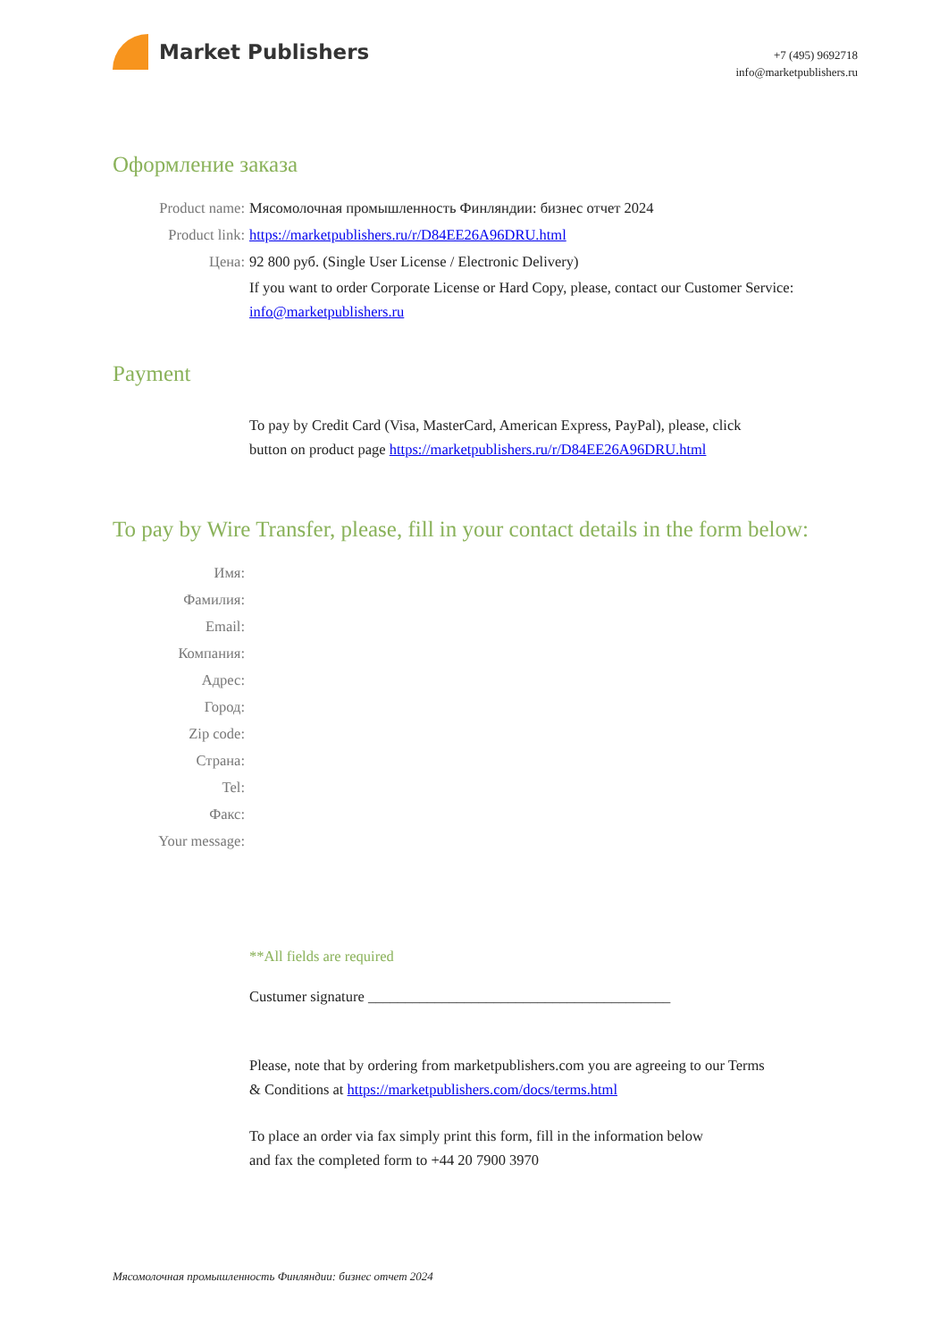Market Publishers
+7 (495) 9692718
info@marketpublishers.ru
Оформление заказа
Product name: Мясомолочная промышленность Финляндии: бизнес отчет 2024
Product link: https://marketpublishers.ru/r/D84EE26A96DRU.html
Цена: 92 800 руб. (Single User License / Electronic Delivery)
If you want to order Corporate License or Hard Copy, please, contact our Customer Service:
info@marketpublishers.ru
Payment
To pay by Credit Card (Visa, MasterCard, American Express, PayPal), please, click
button on product page https://marketpublishers.ru/r/D84EE26A96DRU.html
To pay by Wire Transfer, please, fill in your contact details in the form below:
Имя:
Фамилия:
Email:
Компания:
Адрес:
Город:
Zip code:
Страна:
Tel:
Факс:
Your message:
**All fields are required
Custumer signature _________________________________________
Please, note that by ordering from marketpublishers.com you are agreeing to our Terms
& Conditions at https://marketpublishers.com/docs/terms.html
To place an order via fax simply print this form, fill in the information below
and fax the completed form to +44 20 7900 3970
Мясомолочная промышленность Финляндии: бизнес отчет 2024